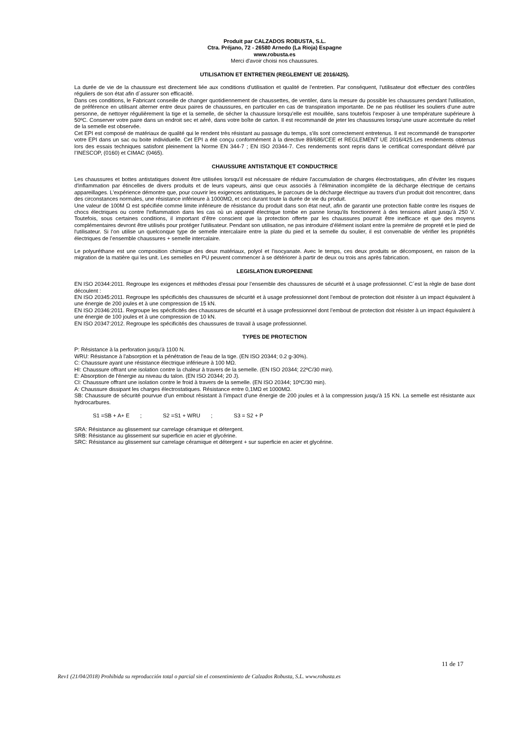Produit par CALZADOS ROBUSTA, S.L.
Ctra. Préjano, 72 - 26580 Arnedo (La Rioja) Espagne
www.robusta.es
Merci d'avoir choisi nos chaussures.
UTILISATION ET ENTRETIEN (REGLEMENT UE 2016/425).
La durée de vie de la chaussure est directement liée aux conditions d'utilisation et qualité de l'entretien. Par conséquent, l'utilisateur doit effectuer des contrôles réguliers de son état afin d´assurer son efficacité.
Dans ces conditions, le Fabricant conseille de changer quotidiennement de chaussettes, de ventiler, dans la mesure du possible les chaussures pendant l'utilisation, de préférence en utilisant alterner entre deux paires de chaussures, en particulier en cas de transpiration importante. De ne pas réutiliser les souliers d'une autre personne, de nettoyer régulièrement la tige et la semelle, de sécher la chaussure lorsqu'elle est mouillée, sans toutefois l’exposer à une température supérieure à 50ºC. Conserver votre paire dans un endroit sec et aéré, dans votre boîte de carton. Il est recommandé de jeter les chaussures lorsqu’une usure accentuée du relief de la semelle est observée.
Cet EPI est composé de matériaux de qualité qui le rendent très résistant au passage du temps, s'ils sont correctement entretenus. Il est recommandé de transporter votre EPI dans un sac ou boite individuelle. Cet EPI a été conçu conformément à la directive 89/686/CEE et REGLEMENT UE 2016/425.Les rendements obtenus lors des essais techniques satisfont pleinement la Norme EN 344-7 ; EN ISO 20344-7. Ces rendements sont repris dans le certificat correspondant délivré par l’INESCOP, (0160) et CIMAC (0465).
CHAUSSURE ANTISTATIQUE ET CONDUCTRICE
Les chaussures et bottes antistatiques doivent être utilisées lorsqu'il est nécessaire de réduire l'accumulation de charges électrostatiques, afin d’éviter les risques d'inflammation par étincelles de divers produits et de leurs vapeurs, ainsi que ceux associés à l’élimination incomplète de la décharge électrique de certains appareillages. L'expérience démontre que, pour couvrir les exigences antistatiques, le parcours de la décharge électrique au travers d’un produit doit rencontrer, dans des circonstances normales, une résistance inférieure à 1000MΩ, et ceci durant toute la durée de vie du produit.
Une valeur de 100M Ω est spécifiée comme limite inférieure de résistance du produit dans son état neuf, afin de garantir une protection fiable contre les risques de chocs électriques ou contre l'inflammation dans les cas où un appareil électrique tombe en panne lorsqu'ils fonctionnent à des tensions allant jusqu’à 250 V. Toutefois, sous certaines conditions, il important d’être conscient que la protection offerte par les chaussures pourrait être inefficace et que des moyens complémentaires devront être utilisés pour protéger l'utilisateur. Pendant son utilisation, ne pas introduire d’élément isolant entre la première de propreté et le pied de l'utilisateur. Si l’on utilise un quelconque type de semelle intercalaire entre la plate du pied et la semelle du soulier, il est convenable de vérifier les propriétés électriques de l’ensemble chaussures + semelle intercalaire.
Le polyuréthane est une composition chimique des deux matériaux, polyol et l'isocyanate. Avec le temps, ces deux produits se décomposent, en raison de la migration de la matière qui les unit. Les semelles en PU peuvent commencer à se détériorer à partir de deux ou trois ans après fabrication.
LEGISLATION EUROPEENNE
EN ISO 20344:2011. Regroupe les exigences et méthodes d'essai pour l’ensemble des chaussures de sécurité et à usage professionnel. C´est la règle de base dont découlent :
EN ISO 20345:2011. Regroupe les spécificités des chaussures de sécurité et à usage professionnel dont l’embout de protection doit résister à un impact équivalent à une énergie de 200 joules et à une compression de 15 kN.
EN ISO 20346:2011. Regroupe les spécificités des chaussures de sécurité et à usage professionnel dont l’embout de protection doit résister à un impact équivalent à une énergie de 100 joules et à une compression de 10 kN.
EN ISO 20347:2012. Regroupe les spécificités des chaussures de travail à usage professionnel.
TYPES DE PROTECTION
P: Résistance à la perforation jusqu'à 1100 N.
WRU: Résistance à l'absorption et la pénétration de l'eau de la tige. (EN ISO 20344; 0.2 g-30%).
C: Chaussure ayant une résistance électrique inférieure à 100 MΩ.
HI: Chaussure offrant une isolation contre la chaleur à travers de la semelle. (EN ISO 20344; 22ºC/30 min).
E: Absorption de l'énergie au niveau du talon. (EN ISO 20344; 20 J).
CI: Chaussure offrant une isolation contre le froid à travers de la semelle. (EN ISO 20344; 10ºC/30 min).
A: Chaussure dissipant les charges électrostatiques. Résistance entre 0,1MΩ et 1000MΩ.
SB: Chaussure de sécurité pourvue d’un embout résistant à l’impact d’une énergie de 200 joules et à la compression jusqu'à 15 KN. La semelle est résistante aux hydrocarbures.
S1 =SB + A+ E ; S2 =S1 + WRU ; S3 = S2 + P
SRA: Résistance au glissement sur carrelage céramique et détergent.
SRB: Résistance au glissement sur superficie en acier et glycérine.
SRC: Résistance au glissement sur carrelage céramique et détergent + sur superficie en acier et glycérine.
11 de 17
Rev1 (21/04/2018) Prohibida su reproducción total o parcial sin el consentimiento de Calzados Robusta, S.L. www.robusta.es